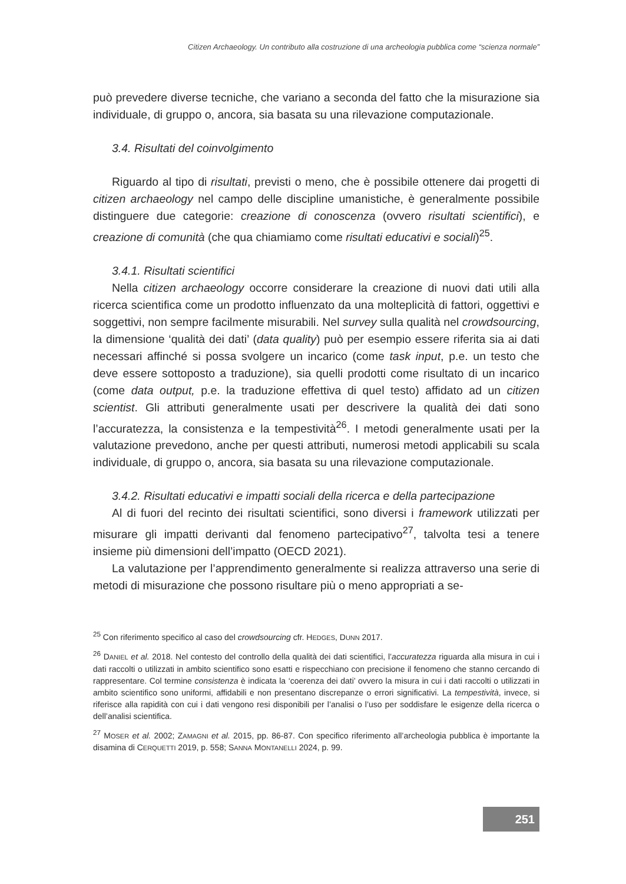Citizen Archaeology. Un contributo alla costruzione di una archeologia pubblica come “scienza normale”
può prevedere diverse tecniche, che variano a seconda del fatto che la misurazione sia individuale, di gruppo o, ancora, sia basata su una rilevazione computazionale.
3.4. Risultati del coinvolgimento
Riguardo al tipo di risultati, previsti o meno, che è possibile ottenere dai progetti di citizen archaeology nel campo delle discipline umanistiche, è generalmente possibile distinguere due categorie: creazione di conoscenza (ovvero risultati scientifici), e creazione di comunità (che qua chiamiamo come risultati educativi e sociali)<sup>25</sup>.
3.4.1. Risultati scientifici
Nella citizen archaeology occorre considerare la creazione di nuovi dati utili alla ricerca scientifica come un prodotto influenzato da una molteplicità di fattori, oggettivi e soggettivi, non sempre facilmente misurabili. Nel survey sulla qualità nel crowdsourcing, la dimensione ‘qualità dei dati’ (data quality) può per esempio essere riferita sia ai dati necessari affinché si possa svolgere un incarico (come task input, p.e. un testo che deve essere sottoposto a traduzione), sia quelli prodotti come risultato di un incarico (come data output, p.e. la traduzione effettiva di quel testo) affidato ad un citizen scientist. Gli attributi generalmente usati per descrivere la qualità dei dati sono l’accuratezza, la consistenza e la tempestività<sup>26</sup>. I metodi generalmente usati per la valutazione prevedono, anche per questi attributi, numerosi metodi applicabili su scala individuale, di gruppo o, ancora, sia basata su una rilevazione computazionale.
3.4.2. Risultati educativi e impatti sociali della ricerca e della partecipazione
Al di fuori del recinto dei risultati scientifici, sono diversi i framework utilizzati per misurare gli impatti derivanti dal fenomeno partecipativo<sup>27</sup>, talvolta tesi a tenere insieme più dimensioni dell’impatto (OECD 2021).
La valutazione per l’apprendimento generalmente si realizza attraverso una serie di metodi di misurazione che possono risultare più o meno appropriati a se-
<sup>25</sup> Con riferimento specifico al caso del crowdsourcing cfr. HEDGES, DUNN 2017.
<sup>26</sup> DANIEL et al. 2018. Nel contesto del controllo della qualità dei dati scientifici, l’accuratezza riguarda alla misura in cui i dati raccolti o utilizzati in ambito scientifico sono esatti e rispecchiano con precisione il fenomeno che stanno cercando di rappresentare. Col termine consistenza è indicata la ‘coerenza dei dati’ ovvero la misura in cui i dati raccolti o utilizzati in ambito scientifico sono uniformi, affidabili e non presentano discrepanze o errori significativi. La tempestività, invece, si riferisce alla rapidità con cui i dati vengono resi disponibili per l’analisi o l’uso per soddisfare le esigenze della ricerca o dell’analisi scientifica.
<sup>27</sup> MOSER et al. 2002; ZAMAGNI et al. 2015, pp. 86-87. Con specifico riferimento all’archeologia pubblica è importante la disamina di CERQUETTI 2019, p. 558; SANNA MONTANELLI 2024, p. 99.
251